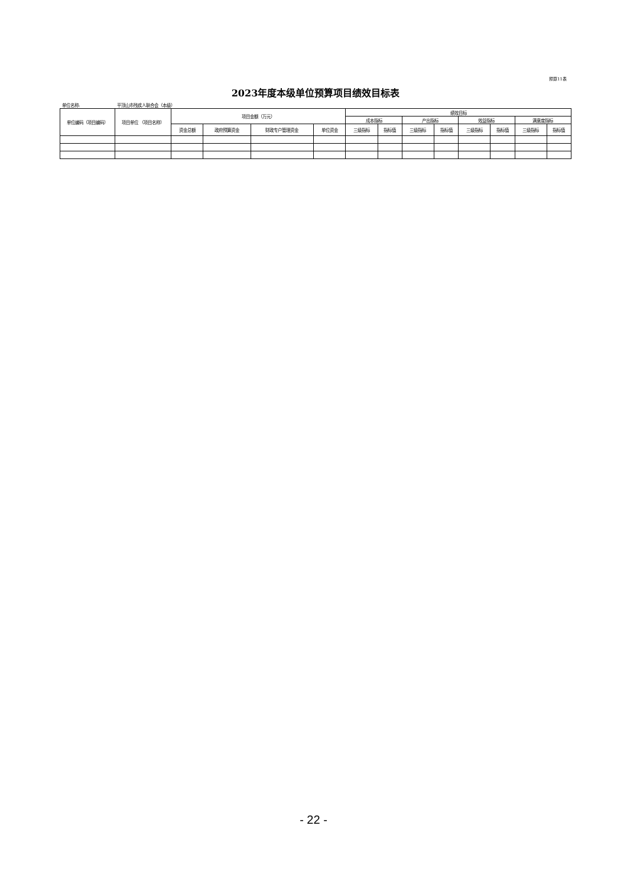预算11表
2023年度本级单位预算项目绩效目标表
单位名称: 平顶山市残疾人联合会（本级）
| 单位编码（项目编码） | 项目单位 （项目名称） | 项目金额（万元） | | | | 绩效目标 | | | | | | | |
| --- | --- | --- | --- | --- | --- | --- | --- | --- | --- | --- | --- | --- | --- |
| | | | | | | 成本指标 | | 产出指标 | | 效益指标 | | 满意度指标 | |
| | | 资金总额 | 政府预算资金 | 财政专户管理资金 | 单位资金 | 三级指标 | 指标值 | 三级指标 | 指标值 | 三级指标 | 指标值 | 三级指标 | 指标值 |
- 22 -